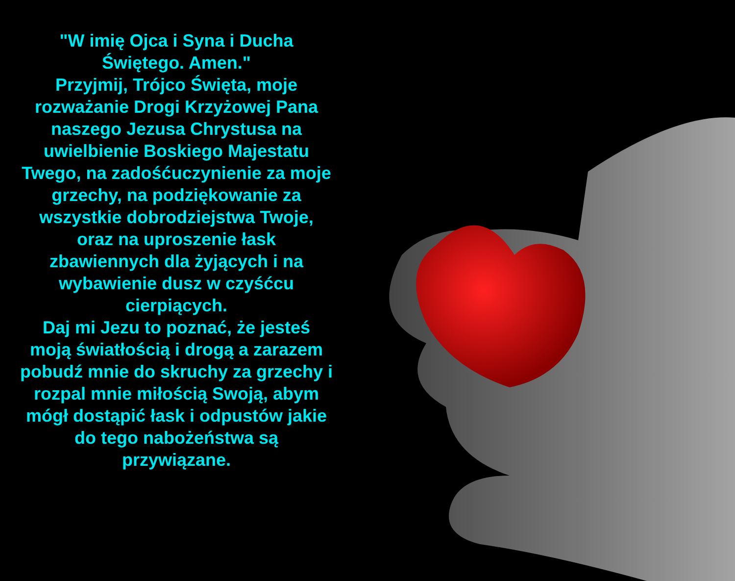"W imię Ojca i Syna i Ducha Świętego. Amen."
Przyjmij, Trójco Święta, moje rozważanie Drogi Krzyżowej Pana naszego Jezusa Chrystusa na uwielbienie Boskiego Majestatu Twego, na zadośćuczynienie za moje grzechy, na podziękowanie za wszystkie dobrodziejstwa Twoje, oraz na uproszenie łask zbawiennych dla żyjących i na wybawienie dusz w czyśćcu cierpiących.
Daj mi Jezu to poznać, że jesteś moją światłością i drogą a zarazem pobudź mnie do skruchy za grzechy i rozpal mnie miłością Swoją, abym mógł dostąpić łask i odpustów jakie do tego nabożeństwa są przywiązane.